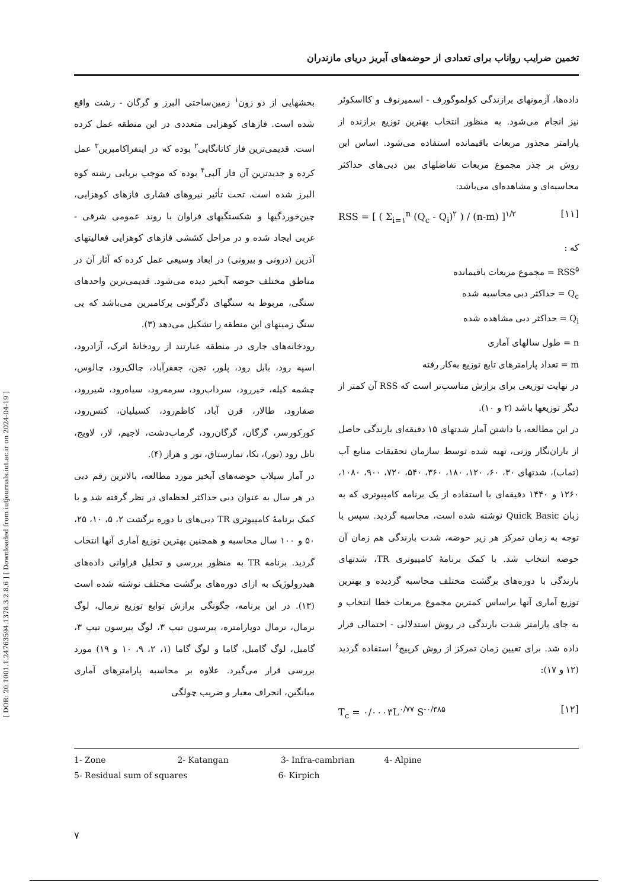[ DOR: 20.1001.1.24763594.1378.3.2.8.6 ] [ Downloaded from iutjournals.iut.ac.ir on 2024-04-19 ]
تخمین ضرایب رواناب برای تعدادی از حوضه‌های آبریز دریای مازندران
بخشهایی از دو زون<sup>۱</sup> زمین‌ساختی البرز و گرگان - رشت واقع شده است. فازهای کوهزایی متعددی در این منطقه عمل کرده است. قدیمی‌ترین فاز کاتانگایی<sup>۲</sup> بوده که در اینفراکامبرین<sup>۳</sup> عمل کرده و جدیدترین آن فاز آلپی<sup>۴</sup> بوده که موجب برپایی رشته کوه البرز شده است. تحت تأثیر نیروهای فشاری فازهای کوهزایی، چین‌خوردگیها و شکستگیهای فراوان با روند عمومی شرقی - غربی ایجاد شده و در مراحل کششی فازهای کوهزایی فعالیتهای آذرین (درونی و بیرونی) در ابعاد وسیعی عمل کرده که آثار آن در مناطق مختلف حوضه آبخیز دیده می‌شود. قدیمی‌ترین واحدهای سنگی، مربوط به سنگهای دگرگونی پرکامبرین می‌باشد که پی سنگ زمینهای این منطقه را تشکیل می‌دهد (۳).
رودخانه‌های جاری در منطقه عبارتند از رودخانهٔ اترک، آزادرود، اسپه رود، بابل رود، پلور، تجن، جعفرآباد، چالک‌رود، چالوس، چشمه کیله، خیررود، سرداب‌رود، سرمه‌رود، سیاه‌رود، شیررود، صفارود، طالار، قرن آباد، کاظم‌رود، کسیلیان، کنس‌رود، کورکورسر، گرگان، گرگان‌رود، گرماب‌دشت، لاجیم، لار، لاویج، ناتل رود (نور)، نکا، نمارستاق، نور و هراز (۴).
در آمار سیلاب حوضه‌های آبخیز مورد مطالعه، بالاترین رقم دبی در هر سال به عنوان دبی حداکثر لحظه‌ای در نظر گرفته شد و با کمک برنامهٔ کامپیوتری TR دبی‌های با دوره برگشت ۲، ۵، ۱۰، ۲۵، ۵۰ و ۱۰۰ سال محاسبه و همچنین بهترین توزیع آماری آنها انتخاب گردید. برنامه TR به منظور بررسی و تحلیل فراوانی داده‌های هیدرولوژیک به ازای دوره‌های برگشت مختلف نوشته شده است (۱۳). در این برنامه، چگونگی برازش توابع توزیع نرمال، لوگ نرمال، نرمال دوپارامتره، پیرسون تیپ ۳، لوگ پیرسون تیپ ۳، گامبل، لوگ گامبل، گاما و لوگ گاما (۱، ۲، ۹، ۱۰ و ۱۹) مورد بررسی قرار می‌گیرد. علاوه بر محاسبه پارامترهای آماری میانگین، انحراف معیار و ضریب چولگی
داده‌ها، آزمونهای برازندگی کولموگورف - اسمیرنوف و کااسکوئر نیز انجام می‌شود. به منظور انتخاب بهترین توزیع برازنده از پارامتر مجذور مربعات باقیمانده استفاده می‌شود. اساس این روش بر جذر مجموع مربعات تفاضلهای بین دبی‌های حداکثر محاسبه‌ای و مشاهده‌ای می‌باشد:
RSS = [ ( Σ<sub>i=۱</sub><sup>n</sup> (Q<sub>c</sub> - Q<sub>i</sub>)<sup>۲</sup> ) / (n-m) ]<sup>۱/۲</sup> [۱۱]
که :
RSS<sup>۵</sup> = مجموع مربعات باقیمانده
Q<sub>c</sub> = حداکثر دبی محاسبه شده
Q<sub>i</sub> = حداکثر دبی مشاهده شده
n = طول سالهای آماری
m = تعداد پارامترهای تابع توزیع به‌کار رفته
در نهایت توزیعی برای برازش مناسب‌تر است که RSS آن کمتر از دیگر توزیعها باشد (۲ و ۱۰).
در این مطالعه، با داشتن آمار شدتهای ۱۵ دقیقه‌ای بارندگی حاصل از باران‌نگار وزنی، تهیه شده توسط سازمان تحقیقات منابع آب (تماب)، شدتهای ۳۰، ۶۰، ۱۲۰، ۱۸۰، ۳۶۰، ۵۴۰، ۷۲۰، ۹۰۰، ۱۰۸۰، ۱۲۶۰ و ۱۴۴۰ دقیقه‌ای با استفاده از یک برنامه کامپیوتری که به زبان Quick Basic نوشته شده است، محاسبه گردید. سپس با توجه به زمان تمرکز هر زیر حوضه، شدت بارندگی هم زمان آن حوضه انتخاب شد. با کمک برنامهٔ کامپیوتری TR، شدتهای بارندگی با دوره‌های برگشت مختلف محاسبه گردیده و بهترین توزیع آماری آنها براساس کمترین مجموع مربعات خطا انتخاب و به جای پارامتر شدت بارندگی در روش استدلالی - احتمالی قرار داده شد. برای تعیین زمان تمرکز از روش کرپیچ<sup>۶</sup> استفاده گردید (۱۲ و ۱۷):
T<sub>c</sub> = ۰/۰۰۰۳L<sup>۰/۷۷</sup> S<sup>-۰/۳۸۵</sup> [۱۲]
1- Zone 2- Katangan 3- Infra-cambrian 4- Alpine
5- Residual sum of squares 6- Kirpich
۷